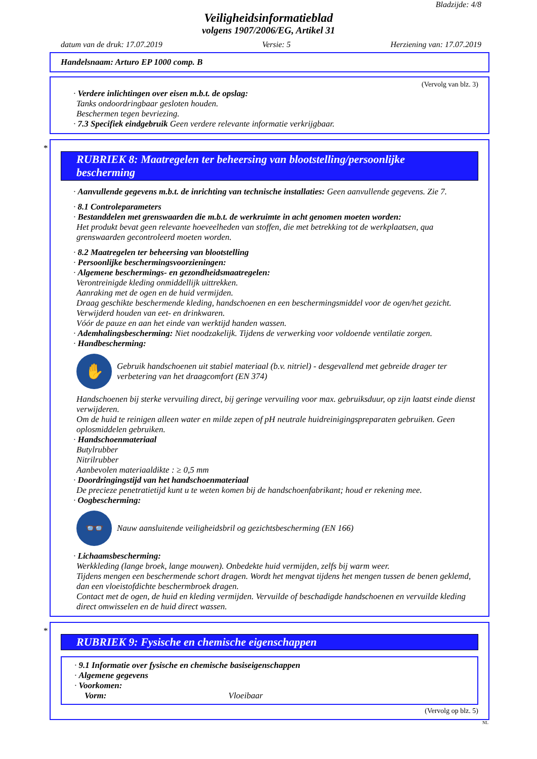Bladzijde: 4/8
Veiligheidsinformatieblad
volgens 1907/2006/EG, Artikel 31
datum van de druk: 17.07.2019 Versie: 5 Herziening van: 17.07.2019
Handelsnaam: Arturo EP 1000 comp. B
(Vervolg van blz. 3)
· Verdere inlichtingen over eisen m.b.t. de opslag:
Tanks ondoordringbaar gesloten houden.
Beschermen tegen bevriezing.
· 7.3 Specifiek eindgebruik Geen verdere relevante informatie verkrijgbaar.
*
RUBRIEK 8: Maatregelen ter beheersing van blootstelling/persoonlijke bescherming
· Aanvullende gegevens m.b.t. de inrichting van technische installaties: Geen aanvullende gegevens. Zie 7.
· 8.1 Controleparameters
· Bestanddelen met grenswaarden die m.b.t. de werkruimte in acht genomen moeten worden:
Het produkt bevat geen relevante hoeveelheden van stoffen, die met betrekking tot de werkplaatsen, qua grenswaarden gecontroleerd moeten worden.
· 8.2 Maatregelen ter beheersing van blootstelling
· Persoonlijke beschermingsvoorzieningen:
· Algemene beschermings- en gezondheidsmaatregelen:
Verontreinigde kleding onmiddellijk uittrekken.
Aanraking met de ogen en de huid vermijden.
Draag geschikte beschermende kleding, handschoenen en een beschermingsmiddel voor de ogen/het gezicht.
Verwijderd houden van eet- en drinkwaren.
Vóór de pauze en aan het einde van werktijd handen wassen.
· Ademhalingsbescherming: Niet noodzakelijk. Tijdens de verwerking voor voldoende ventilatie zorgen.
· Handbescherming:
✋
Gebruik handschoenen uit stabiel materiaal (b.v. nitriel) - desgevallend met gebreide drager ter verbetering van het draagcomfort (EN 374)
Handschoenen bij sterke vervuiling direct, bij geringe vervuiling voor max. gebruiksduur, op zijn laatst einde dienst verwijderen.
Om de huid te reinigen alleen water en milde zepen of pH neutrale huidreinigingspreparaten gebruiken. Geen oplosmiddelen gebruiken.
· Handschoenmateriaal
Butylrubber
Nitrilrubber
Aanbevolen materiaaldikte : ≥ 0,5 mm
· Doordringingstijd van het handschoenmateriaal
De precieze penetratietijd kunt u te weten komen bij de handschoenfabrikant; houd er rekening mee.
· Oogbescherming:
👓
Nauw aansluitende veiligheidsbril og gezichtsbescherming (EN 166)
· Lichaamsbescherming:
Werkkleding (lange broek, lange mouwen). Onbedekte huid vermijden, zelfs bij warm weer.
Tijdens mengen een beschermende schort dragen. Wordt het mengvat tijdens het mengen tussen de benen geklemd, dan een vloeistofdichte beschermbroek dragen.
Contact met de ogen, de huid en kleding vermijden. Vervuilde of beschadigde handschoenen en vervuilde kleding direct omwisselen en de huid direct wassen.
*
RUBRIEK 9: Fysische en chemische eigenschappen
· 9.1 Informatie over fysische en chemische basiseigenschappen
· Algemene gegevens
· Voorkomen:
Vorm: Vloeibaar
(Vervolg op blz. 5)
NL